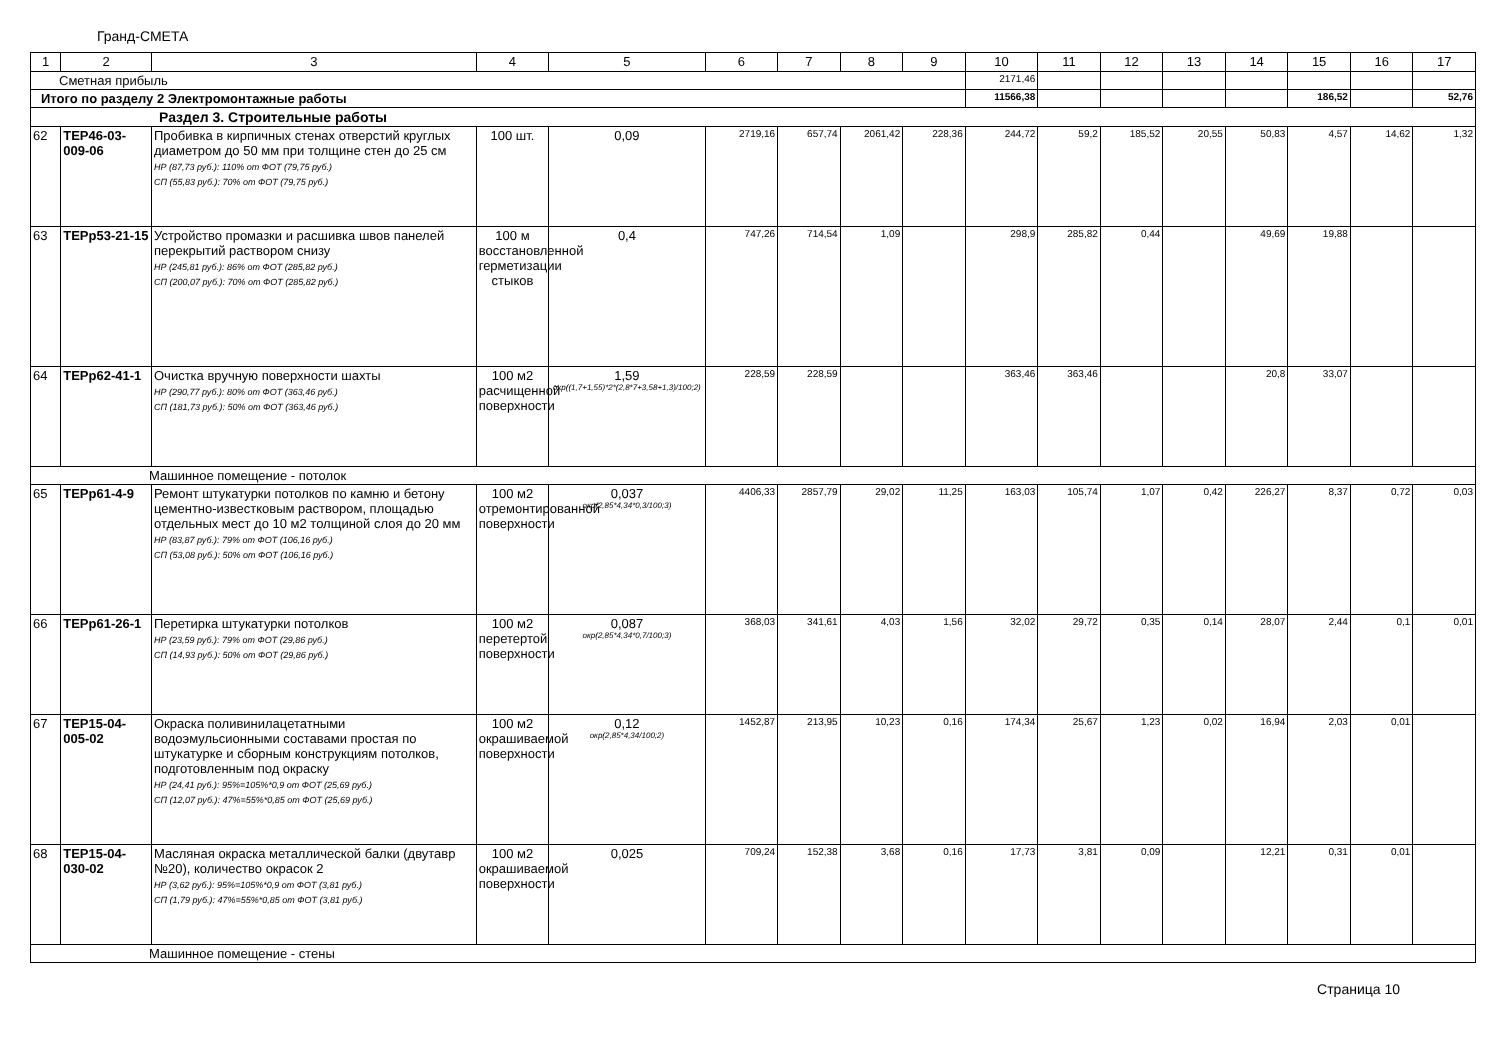Гранд-СМЕТА
| 1 | 2 | 3 | 4 | 5 | 6 | 7 | 8 | 9 | 10 | 11 | 12 | 13 | 14 | 15 | 16 | 17 |
| --- | --- | --- | --- | --- | --- | --- | --- | --- | --- | --- | --- | --- | --- | --- | --- | --- |
| Сметная прибыль | | | | | | | | | 2171,46 | | | | | | | |
| Итого по разделу 2 Электромонтажные работы | | | | | | | | | 11566,38 | | | | | 186,52 | | 52,76 |
| Раздел 3. Строительные работы | | | | | | | | | | | | | | | | |
| 62 | ТЕР46-03-009-06 | Пробивка в кирпичных стенах отверстий круглых диаметром до 50 мм при толщине стен до 25 см НР (87,73 руб.): 110% от ФОТ (79,75 руб.) СП (55,83 руб.): 70% от ФОТ (79,75 руб.) | 100 шт. | 0,09 | 2719,16 | 657,74 | 2061,42 | 228,36 | 244,72 | 59,2 | 185,52 | 20,55 | 50,83 | 4,57 | 14,62 | 1,32 |
| 63 | ТЕРр53-21-15 | Устройство промазки и расшивка швов панелей перекрытий раствором снизу НР (245,81 руб.): 86% от ФОТ (285,82 руб.) СП (200,07 руб.): 70% от ФОТ (285,82 руб.) | 100 м восстановленной герметизации стыков | 0,4 | 747,26 | 714,54 | 1,09 | | 298,9 | 285,82 | 0,44 | | 49,69 | 19,88 | | |
| 64 | ТЕРр62-41-1 | Очистка вручную поверхности шахты НР (290,77 руб.): 80% от ФОТ (363,46 руб.) СП (181,73 руб.): 50% от ФОТ (363,46 руб.) | 100 м2 расчищенной поверхности | 1,59 окр((1,7+1,55)*2*(2,8*7+3,58+1,3)/100;2) | 228,59 | 228,59 | | | 363,46 | 363,46 | | | 20,8 | 33,07 | | |
| Машинное помещение - потолок | | | | | | | | | | | | | | | | |
| 65 | ТЕРр61-4-9 | Ремонт штукатурки потолков по камню и бетону цементно-известковым раствором, площадью отдельных мест до 10 м2 толщиной слоя до 20 мм НР (83,87 руб.): 79% от ФОТ (106,16 руб.) СП (53,08 руб.): 50% от ФОТ (106,16 руб.) | 100 м2 отремонтированной поверхности | 0,037 окр(2,85*4,34*0,3/100;3) | 4406,33 | 2857,79 | 29,02 | 11,25 | 163,03 | 105,74 | 1,07 | 0,42 | 226,27 | 8,37 | 0,72 | 0,03 |
| 66 | ТЕРр61-26-1 | Перетирка штукатурки потолков НР (23,59 руб.): 79% от ФОТ (29,86 руб.) СП (14,93 руб.): 50% от ФОТ (29,86 руб.) | 100 м2 перетертой поверхности | 0,087 окр(2,85*4,34*0,7/100;3) | 368,03 | 341,61 | 4,03 | 1,56 | 32,02 | 29,72 | 0,35 | 0,14 | 28,07 | 2,44 | 0,1 | 0,01 |
| 67 | ТЕР15-04-005-02 | Окраска поливинилацетатными водоэмульсионными составами простая по штукатурке и сборным конструкциям потолков, подготовленным под окраску НР (24,41 руб.): 95%=105%*0,9 от ФОТ (25,69 руб.) СП (12,07 руб.): 47%=55%*0,85 от ФОТ (25,69 руб.) | 100 м2 окрашиваемой поверхности | 0,12 окр(2,85*4,34/100;2) | 1452,87 | 213,95 | 10,23 | 0,16 | 174,34 | 25,67 | 1,23 | 0,02 | 16,94 | 2,03 | 0,01 | |
| 68 | ТЕР15-04-030-02 | Масляная окраска металлической балки (двутавр №20), количество окрасок 2 НР (3,62 руб.): 95%=105%*0,9 от ФОТ (3,81 руб.) СП (1,79 руб.): 47%=55%*0,85 от ФОТ (3,81 руб.) | 100 м2 окрашиваемой поверхности | 0,025 | 709,24 | 152,38 | 3,68 | 0,16 | 17,73 | 3,81 | 0,09 | | 12,21 | 0,31 | 0,01 | |
| Машинное помещение - стены | | | | | | | | | | | | | | | | |
Страница 10